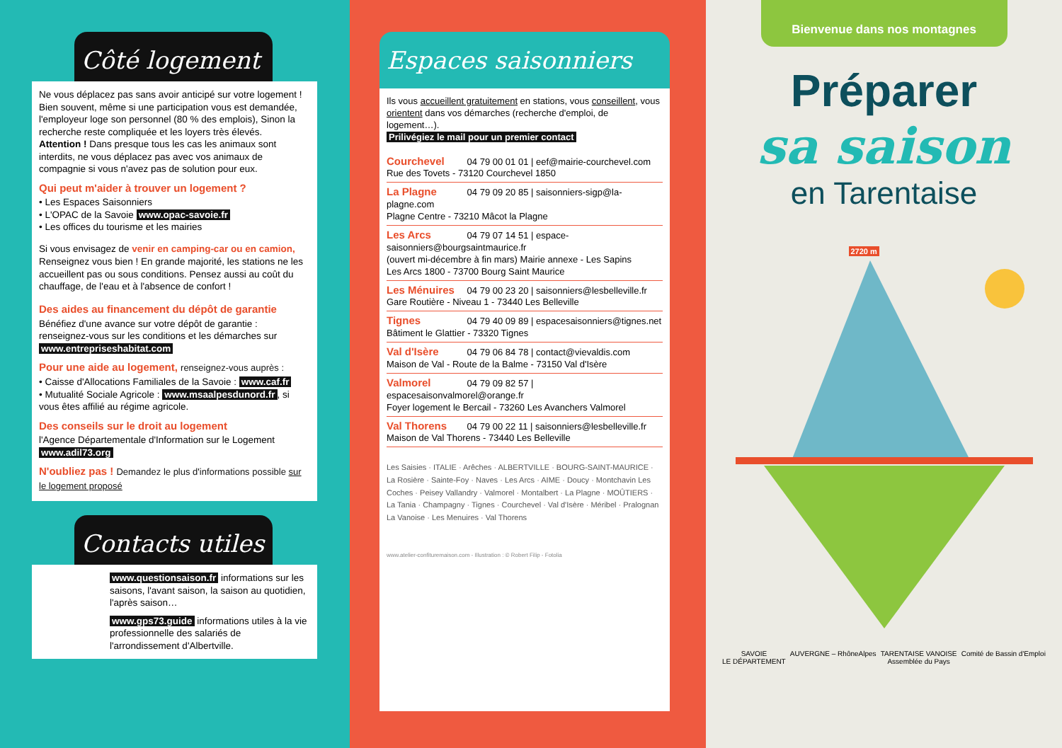Côté logement
Ne vous déplacez pas sans avoir anticipé sur votre logement !
Bien souvent, même si une participation vous est demandée, l'employeur loge son personnel (80 % des emplois), Sinon la recherche reste compliquée et les loyers très élevés.
Attention ! Dans presque tous les cas les animaux sont interdits, ne vous déplacez pas avec vos animaux de compagnie si vous n'avez pas de solution pour eux.
Qui peut m'aider à trouver un logement ?
• Les Espaces Saisonniers
• L'OPAC de la Savoie www.opac-savoie.fr
• Les offices du tourisme et les mairies
Si vous envisagez de venir en camping-car ou en camion, Renseignez vous bien ! En grande majorité, les stations ne les accueillent pas ou sous conditions. Pensez aussi au coût du chauffage, de l'eau et à l'absence de confort !
Des aides au financement du dépôt de garantie
Bénéfiez d'une avance sur votre dépôt de garantie : renseignez-vous sur les conditions et les démarches sur www.entrepriseshabitat.com
Pour une aide au logement, renseignez-vous auprès :
• Caisse d'Allocations Familiales de la Savoie : www.caf.fr
• Mutualité Sociale Agricole : www.msaalpesdunord.fr, si vous êtes affilié au régime agricole.
Des conseils sur le droit au logement
l'Agence Départementale d'Information sur le Logement www.adil73.org
N'oubliez pas ! Demandez le plus d'informations possible sur le logement proposé
Contacts utiles
www.questionsaison.fr informations sur les saisons, l'avant saison, la saison au quotidien, l'après saison…
www.gps73.guide informations utiles à la vie professionnelle des salariés de l'arrondissement d'Albertville.
Espaces saisonniers
Ils vous accueillent gratuitement en stations, vous conseillent, vous orientent dans vos démarches (recherche d'emploi, de logement…).
Prilivégiez le mail pour un premier contact
Courchevel 04 79 00 01 01 | eef@mairie-courchevel.com
Rue des Tovets - 73120 Courchevel 1850
La Plagne 04 79 09 20 85 | saisonniers-sigp@la-plagne.com
Plagne Centre - 73210 Mâcot la Plagne
Les Arcs 04 79 07 14 51 | espace-saisonniers@bourgsaintmaurice.fr
(ouvert mi-décembre à fin mars) Mairie annexe - Les Sapins
Les Arcs 1800 - 73700 Bourg Saint Maurice
Les Ménuires 04 79 00 23 20 | saisonniers@lesbelleville.fr
Gare Routière - Niveau 1 - 73440 Les Belleville
Tignes 04 79 40 09 89 | espacesaisonniers@tignes.net
Bâtiment le Glattier - 73320 Tignes
Val d'Isère 04 79 06 84 78 | contact@vievaldis.com
Maison de Val - Route de la Balme - 73150 Val d'Isère
Valmorel 04 79 09 82 57 | espacesaisonvalmorel@orange.fr
Foyer logement le Bercail - 73260 Les Avanchers Valmorel
Val Thorens 04 79 00 22 11 | saisonniers@lesbelleville.fr
Maison de Val Thorens - 73440 Les Belleville
Les Saisies · ITALIE · Arêches · ALBERTVILLE · BOURG-SAINT-MAURICE · La Rosière · Sainte-Foy · Naves · Les Arcs · AIME · Doucy · Montchavin Les Coches · Peisey Vallandry · Valmorel · Montalbert · La Plagne · MOÛTIERS · La Tania · Champagny · Tignes · Courchevel · Val d'Isère · Méribel · Pralognan La Vanoise · Les Menuires · Val Thorens
www.atelier-confituremaison.com - Illustration : © Robert Filip - Fotolia
Bienvenue dans nos montagnes
Préparer
sa saison
en Tarentaise
2720 m
SAVOIE
LE DÉPARTEMENT AUVERGNE – RhôneAlpes TARENTAISE VANOISE
Assemblée du Pays Comité de Bassin d'Emploi